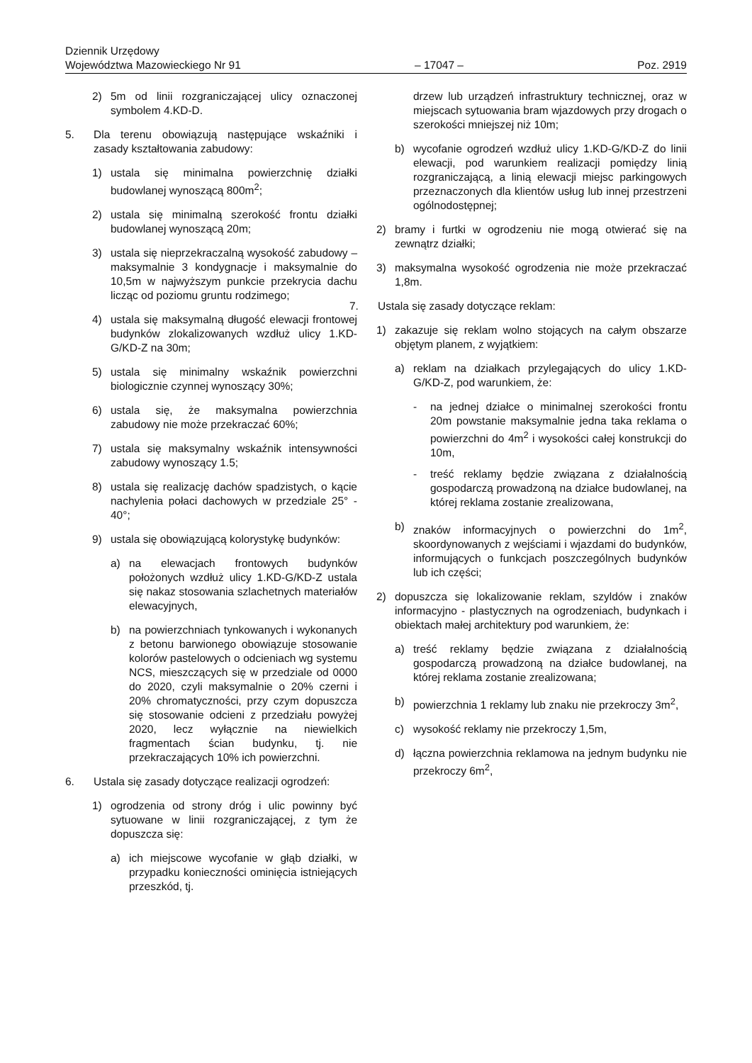Dziennik Urzędowy
Województwa Mazowieckiego Nr 91
– 17047 –
Poz. 2919
2) 5m od linii rozgraniczającej ulicy oznaczonej symbolem 4.KD-D.
5. Dla terenu obowiązują następujące wskaźniki i zasady kształtowania zabudowy:
1) ustala się minimalna powierzchnię działki budowlanej wynoszącą 800m<sup>2</sup>;
2) ustala się minimalną szerokość frontu działki budowlanej wynoszącą 20m;
3) ustala się nieprzekraczalną wysokość zabudowy – maksymalnie 3 kondygnacje i maksymalnie do 10,5m w najwyższym punkcie przekrycia dachu licząc od poziomu gruntu rodzimego;
4) ustala się maksymalną długość elewacji frontowej budynków zlokalizowanych wzdłuż ulicy 1.KD-G/KD-Z na 30m;
5) ustala się minimalny wskaźnik powierzchni biologicznie czynnej wynoszący 30%;
6) ustala się, że maksymalna powierzchnia zabudowy nie może przekraczać 60%;
7) ustala się maksymalny wskaźnik intensywności zabudowy wynoszący 1.5;
8) ustala się realizację dachów spadzistych, o kącie nachylenia połaci dachowych w przedziale 25° - 40°;
9) ustala się obowiązującą kolorystykę budynków:
a) na elewacjach frontowych budynków położonych wzdłuż ulicy 1.KD-G/KD-Z ustala się nakaz stosowania szlachetnych materiałów elewacyjnych,
b) na powierzchniach tynkowanych i wykonanych z betonu barwionego obowiązuje stosowanie kolorów pastelowych o odcieniach wg systemu NCS, mieszczących się w przedziale od 0000 do 2020, czyli maksymalnie o 20% czerni i 20% chromatyczności, przy czym dopuszcza się stosowanie odcieni z przedziału powyżej 2020, lecz wyłącznie na niewielkich fragmentach ścian budynku, tj. nie przekraczających 10% ich powierzchni.
6. Ustala się zasady dotyczące realizacji ogrodzeń:
1) ogrodzenia od strony dróg i ulic powinny być sytuowane w linii rozgraniczającej, z tym że dopuszcza się:
a) ich miejscowe wycofanie w głąb działki, w przypadku konieczności ominięcia istniejących przeszkód, tj.
drzew lub urządzeń infrastruktury technicznej, oraz w miejscach sytuowania bram wjazdowych przy drogach o szerokości mniejszej niż 10m;
b) wycofanie ogrodzeń wzdłuż ulicy 1.KD-G/KD-Z do linii elewacji, pod warunkiem realizacji pomiędzy linią rozgraniczającą, a linią elewacji miejsc parkingowych przeznaczonych dla klientów usług lub innej przestrzeni ogólnodostępnej;
2) bramy i furtki w ogrodzeniu nie mogą otwierać się na zewnątrz działki;
3) maksymalna wysokość ogrodzenia nie może przekraczać 1,8m.
7. Ustala się zasady dotyczące reklam:
1) zakazuje się reklam wolno stojących na całym obszarze objętym planem, z wyjątkiem:
a) reklam na działkach przylegających do ulicy 1.KD-G/KD-Z, pod warunkiem, że:
- na jednej działce o minimalnej szerokości frontu 20m powstanie maksymalnie jedna taka reklama o powierzchni do 4m<sup>2</sup> i wysokości całej konstrukcji do 10m,
- treść reklamy będzie związana z działalnością gospodarczą prowadzoną na działce budowlanej, na której reklama zostanie zrealizowana,
b) znaków informacyjnych o powierzchni do 1m<sup>2</sup>, skoordynowanych z wejściami i wjazdami do budynków, informujących o funkcjach poszczególnych budynków lub ich części;
2) dopuszcza się lokalizowanie reklam, szyldów i znaków informacyjno - plastycznych na ogrodzeniach, budynkach i obiektach małej architektury pod warunkiem, że:
a) treść reklamy będzie związana z działalnością gospodarczą prowadzoną na działce budowlanej, na której reklama zostanie zrealizowana;
b) powierzchnia 1 reklamy lub znaku nie przekroczy 3m<sup>2</sup>,
c) wysokość reklamy nie przekroczy 1,5m,
d) łączna powierzchnia reklamowa na jednym budynku nie przekroczy 6m<sup>2</sup>,